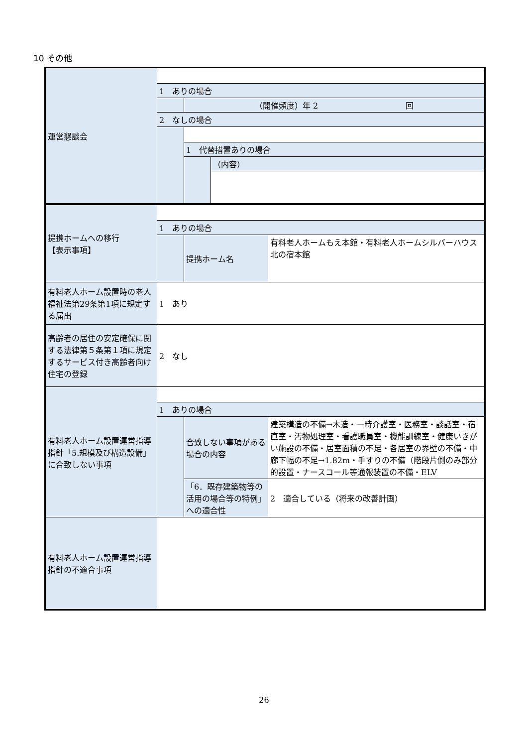10 その他
| 運営懇談会 | | | |
| | 1 ありの場合 | | |
| | | （開催頻度）年 2 回 | |
| | 2 なしの場合 | | |
| | | 1 代替措置ありの場合 | |
| | | | （内容） |
| 提携ホームへの移行 【表示事項】 | | | |
| | 1 ありの場合 | | |
| | | 提携ホーム名 | 有料老人ホームもえ本館・有料老人ホームシルバーハウス北の宿本館 |
| 有料老人ホーム設置時の老人福祉法第29条第1項に規定する届出 | 1 あり | | |
| 高齢者の居住の安定確保に関する法律第５条第１項に規定するサービス付き高齢者向け住宅の登録 | 2 なし | | |
| 有料老人ホーム設置運営指導指針「5.規模及び構造設備」に合致しない事項 | | | |
| | 1 ありの場合 | | |
| | | 合致しない事項がある場合の内容 | 建築構造の不備→木造・一時介護室・医務室・談話室・宿直室・汚物処理室・看護職員室・機能訓練室・健康いきがい施設の不備・居室面積の不足・各居室の界壁の不備・中廊下幅の不足→1.82m・手すりの不備（階段片側のみ部分的設置・ナースコール等通報装置の不備・ELV |
| | | 「6．既存建築物等の活用の場合等の特例」への適合性 | 2 適合している（将来の改善計画） |
| 有料老人ホーム設置運営指導指針の不適合事項 | | | |
26